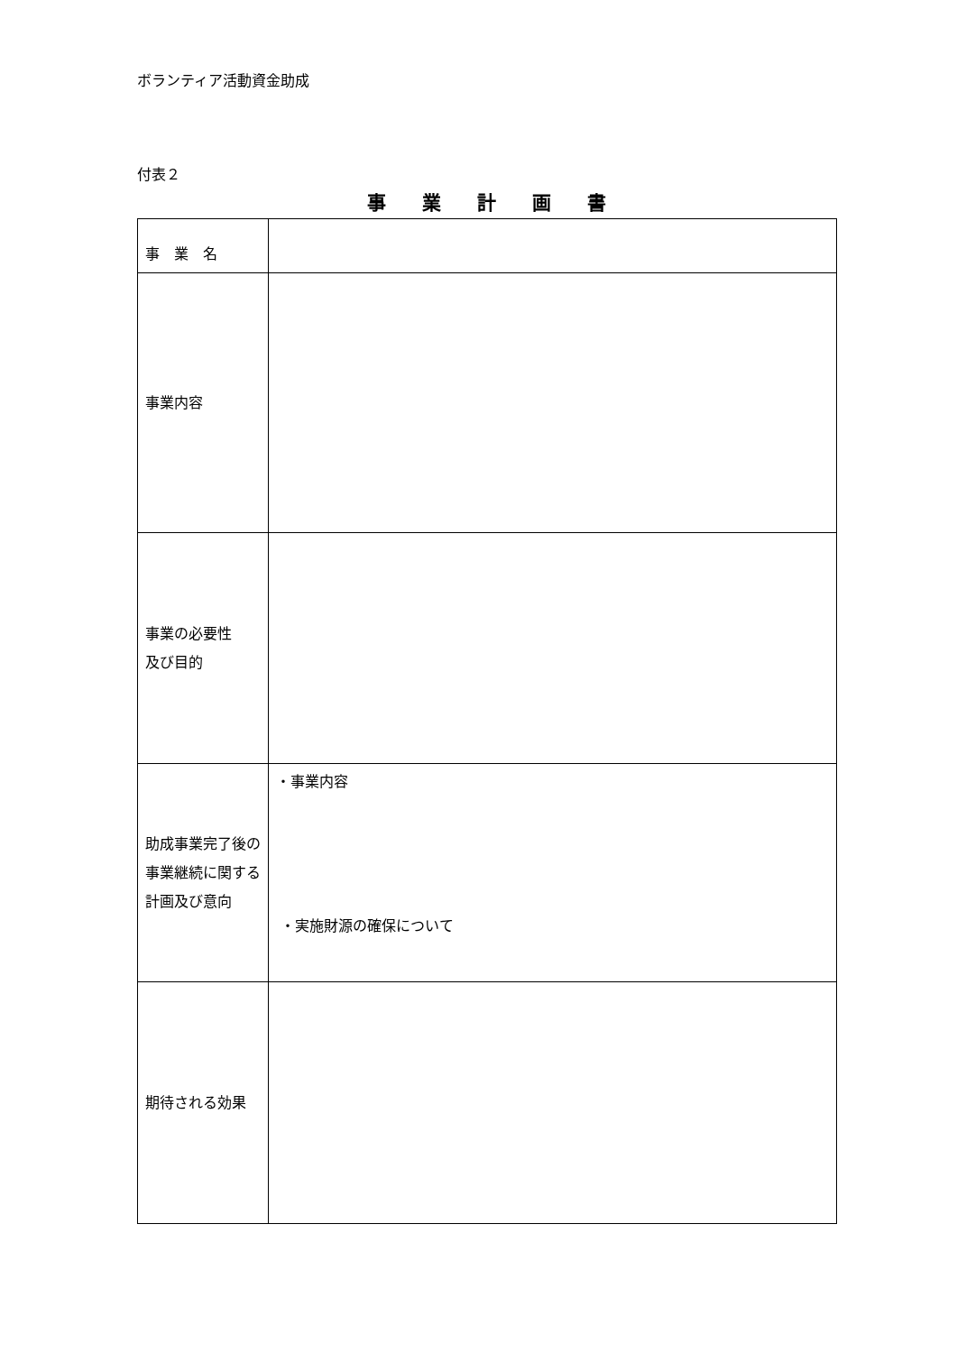ボランティア活動資金助成
付表２
事業計画書
| 事 業 名 | |
| 事業内容 | |
| 事業の必要性 及び目的 | |
| 助成事業完了後の事業継続に関する計画及び意向 | ・事業内容 ・実施財源の確保について |
| 期待される効果 | |